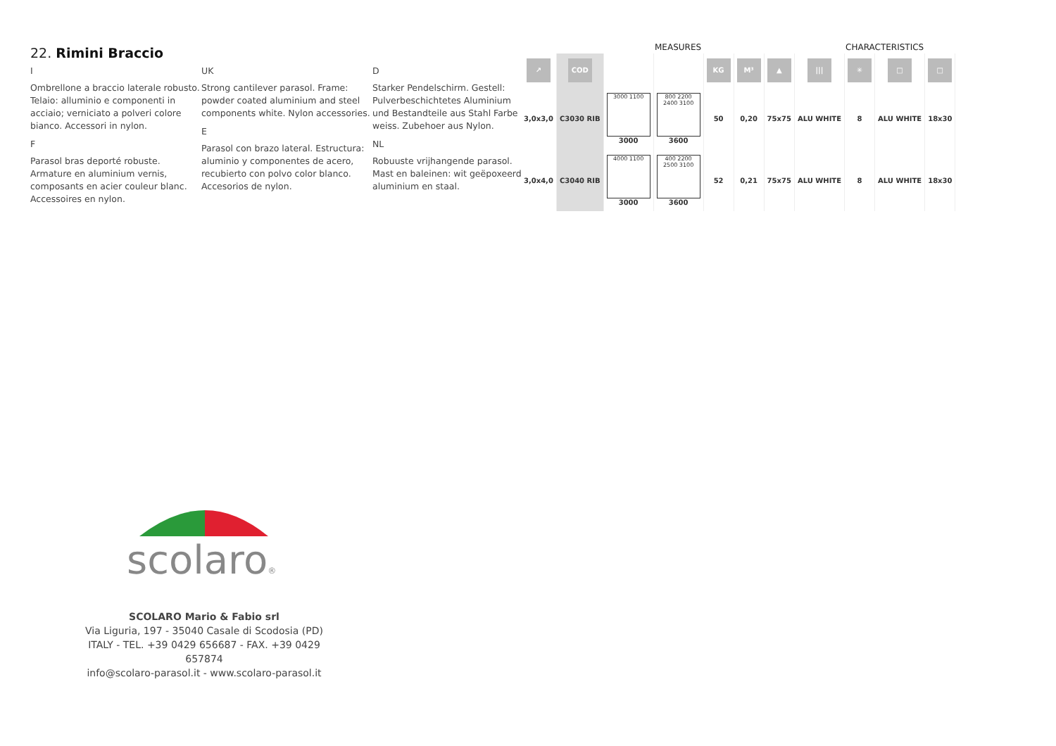22. Rimini Braccio
I
Ombrellone a braccio laterale robusto. Telaio: alluminio e componenti in acciaio; verniciato a polveri colore bianco. Accessori in nylon.
F
Parasol bras deporté robuste. Armature en aluminium vernis, composants en acier couleur blanc. Accessoires en nylon.
UK
Strong cantilever parasol. Frame: powder coated aluminium and steel components white. Nylon accessories.
E
Parasol con brazo lateral. Estructura: aluminio y componentes de acero, recubierto con polvo color blanco. Accesorios de nylon.
D
Starker Pendelschirm. Gestell: Pulverbeschichtetes Aluminium und Bestandteile aus Stahl Farbe weiss. Zubehoer aus Nylon.
NL
Robuuste vrijhangende parasol. Mast en baleinen: wit geëpoxeerd aluminium en staal.
MEASURES CHARACTERISTICS
| ↗ | COD | | | KG | M³ | ▲ | /// | ✳ | □ | □ |
| 3,0x3,0 | C3030 RIB | 3000 1100 3000 | 800 2200 2400 3100 3600 | 50 | 0,20 | 75x75 | ALU WHITE | 8 | ALU WHITE | 18x30 |
| 3,0x4,0 | C3040 RIB | 4000 1100 3000 | 400 2200 2500 3100 3600 | 52 | 0,21 | 75x75 | ALU WHITE | 8 | ALU WHITE | 18x30 |
scolaro®
SCOLARO Mario & Fabio srl
Via Liguria, 197 - 35040 Casale di Scodosia (PD)
ITALY - TEL. +39 0429 656687 - FAX. +39 0429 657874
info@scolaro-parasol.it - www.scolaro-parasol.it